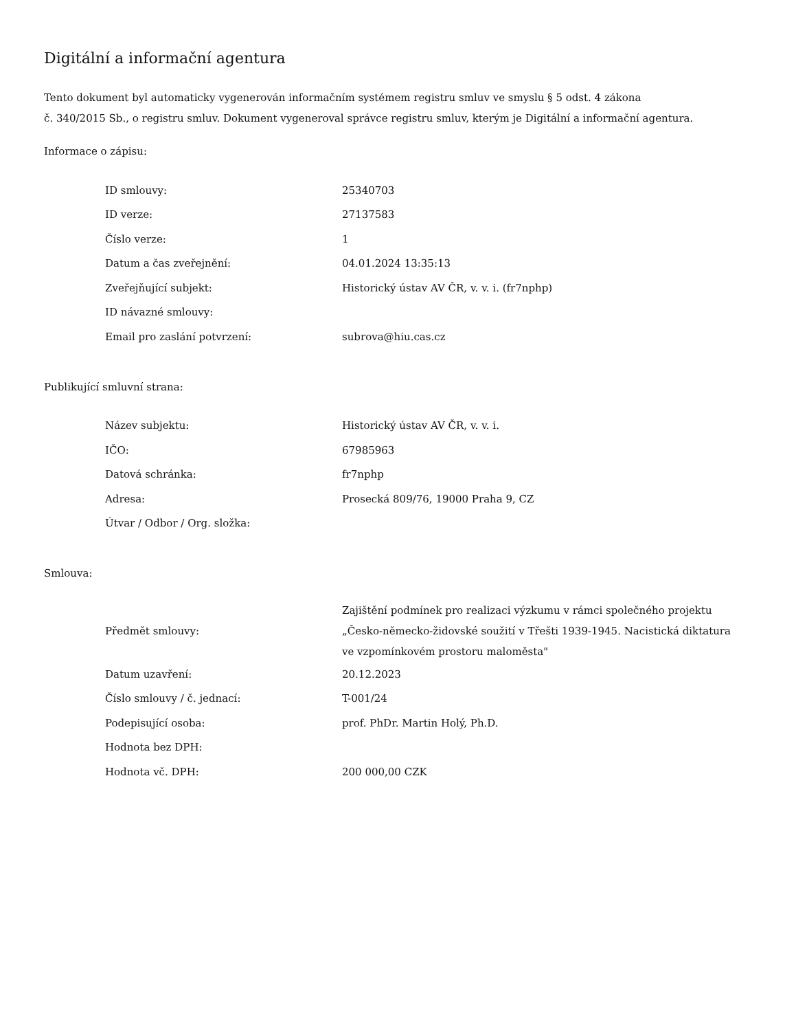Digitální a informační agentura
Tento dokument byl automaticky vygenerován informačním systémem registru smluv ve smyslu § 5 odst. 4 zákona
č. 340/2015 Sb., o registru smluv. Dokument vygeneroval správce registru smluv, kterým je Digitální a informační agentura.
Informace o zápisu:
| ID smlouvy: | 25340703 |
| ID verze: | 27137583 |
| Číslo verze: | 1 |
| Datum a čas zveřejnění: | 04.01.2024 13:35:13 |
| Zveřejňující subjekt: | Historický ústav AV ČR, v. v. i. (fr7nphp) |
| ID návazné smlouvy: | |
| Email pro zaslání potvrzení: | subrova@hiu.cas.cz |
Publikující smluvní strana:
| Název subjektu: | Historický ústav AV ČR, v. v. i. |
| IČO: | 67985963 |
| Datová schránka: | fr7nphp |
| Adresa: | Prosecká 809/76, 19000 Praha 9, CZ |
| Útvar / Odbor / Org. složka: | |
Smlouva:
| Předmět smlouvy: | Zajištění podmínek pro realizaci výzkumu v rámci společného projektu „Česko-německo-židovské soužití v Třešti 1939-1945. Nacistická diktatura ve vzpomínkovém prostoru maloměsta" |
| Datum uzavření: | 20.12.2023 |
| Číslo smlouvy / č. jednací: | T-001/24 |
| Podepisující osoba: | prof. PhDr. Martin Holý, Ph.D. |
| Hodnota bez DPH: | |
| Hodnota vč. DPH: | 200 000,00 CZK |